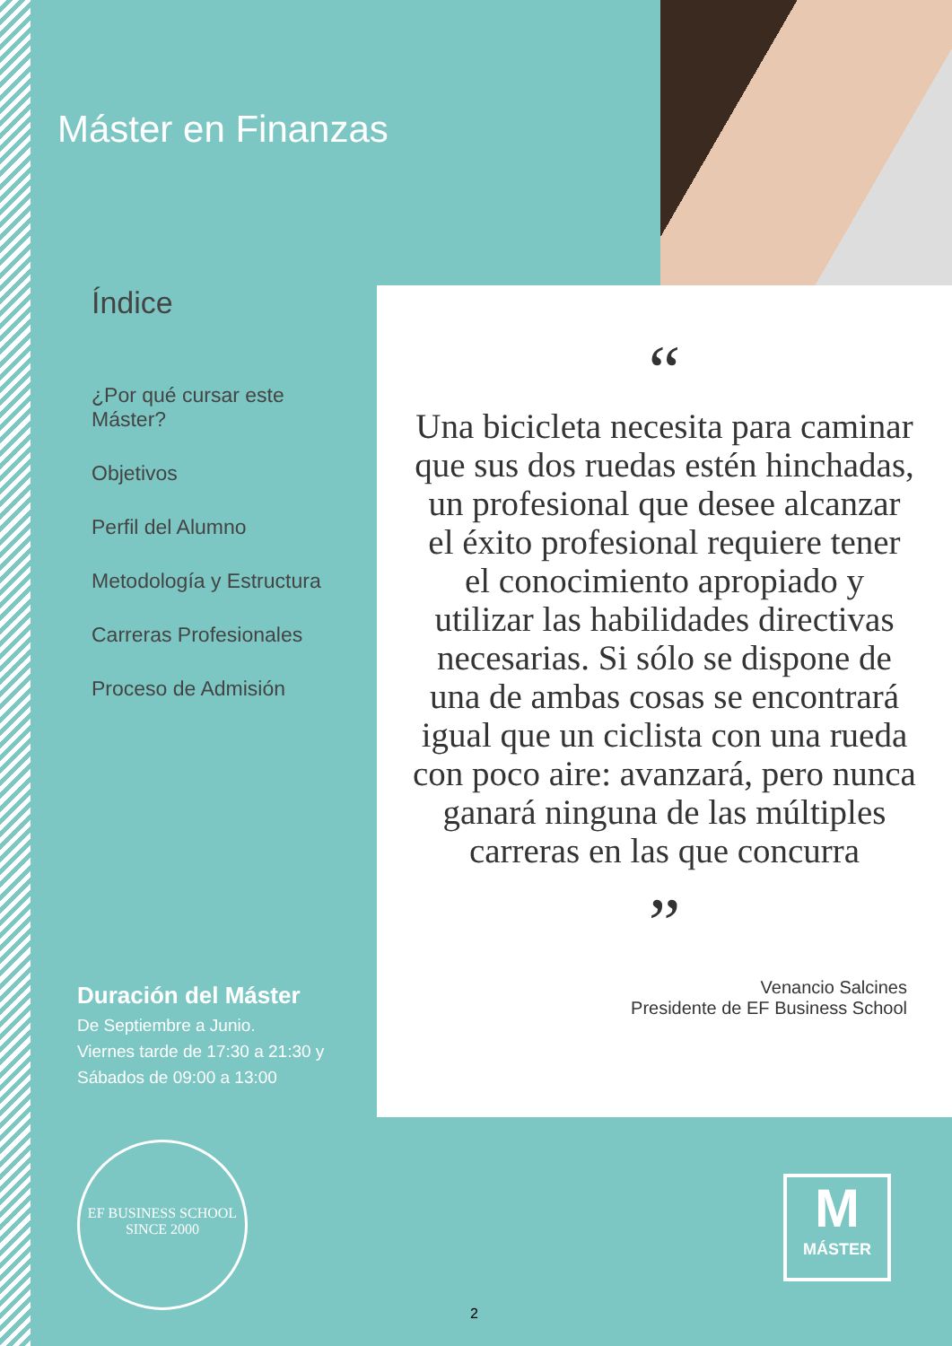Máster en Finanzas
Índice
¿Por qué cursar este Máster?
Objetivos
Perfil del Alumno
Metodología y Estructura
Carreras Profesionales
Proceso de Admisión
“
Una bicicleta necesita para caminar que sus dos ruedas estén hinchadas, un profesional que desee alcanzar el éxito profesional requiere tener el conocimiento apropiado y utilizar las habilidades directivas necesarias. Si sólo se dispone de una de ambas cosas se encontrará igual que un ciclista con una rueda con poco aire: avanzará, pero nunca ganará ninguna de las múltiples carreras en las que concurra
”
Venancio Salcines
Presidente de EF Business School
Duración del Máster
De Septiembre a Junio.
Viernes tarde de 17:30 a 21:30 y
Sábados de 09:00 a 13:00
EF BUSINESS SCHOOL
SINCE 2000
M
MÁSTER
2